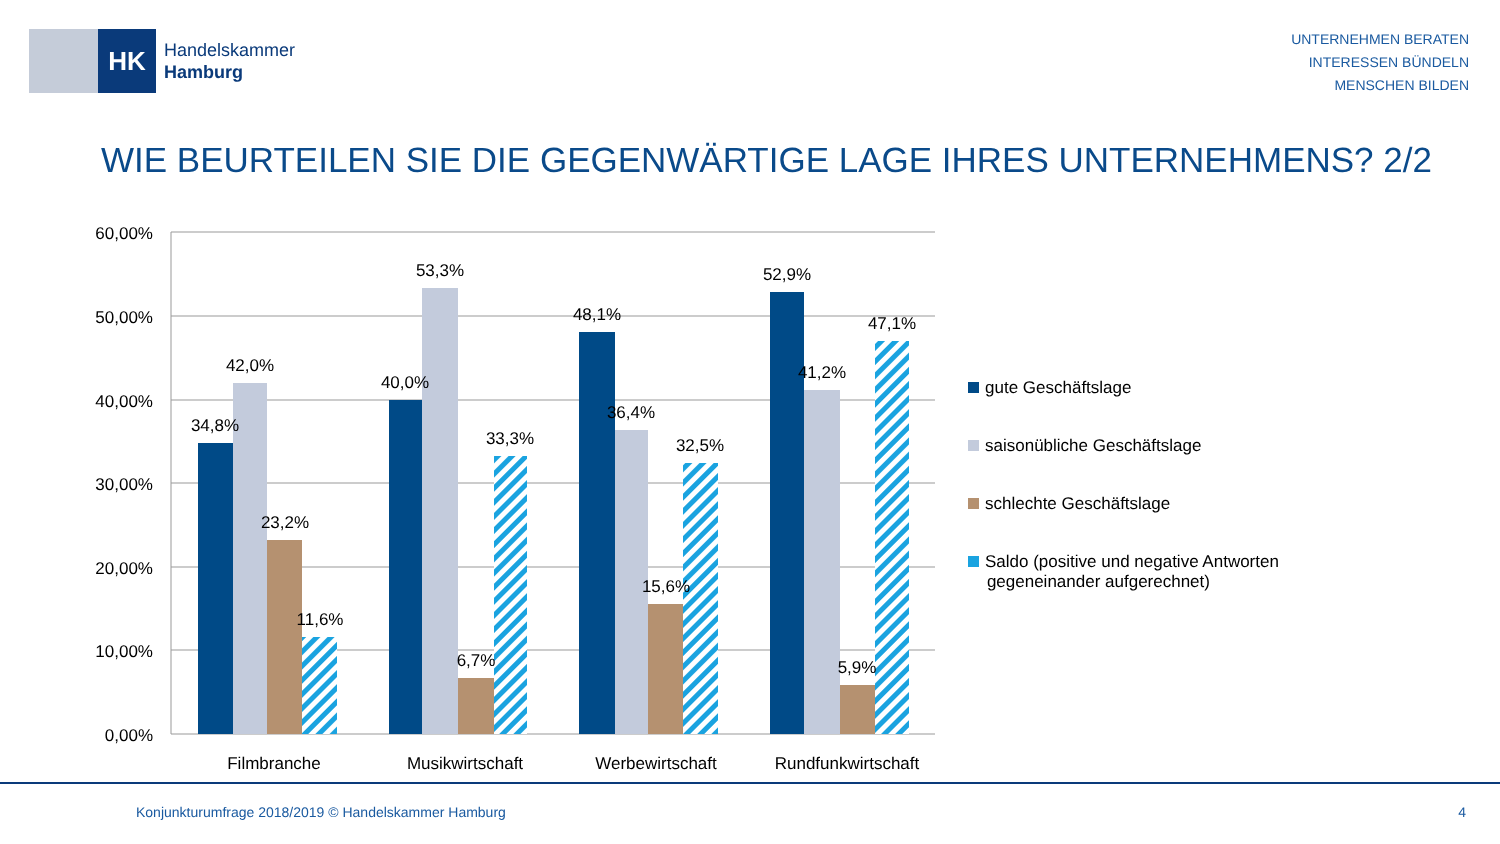HK
Handelskammer
Hamburg
UNTERNEHMEN BERATEN
INTERESSEN BÜNDELN
MENSCHEN BILDEN
WIE BEURTEILEN SIE DIE GEGENWÄRTIGE LAGE IHRES UNTERNEHMENS? 2/2
60,00%
50,00%
40,00%
30,00%
20,00%
10,00%
0,00%
34,8%
42,0%
23,2%
11,6%
40,0%
53,3%
6,7%
33,3%
48,1%
36,4%
15,6%
32,5%
52,9%
41,2%
5,9%
47,1%
Filmbranche
Musikwirtschaft
Werbewirtschaft
Rundfunkwirtschaft
gute Geschäftslage
saisonübliche Geschäftslage
schlechte Geschäftslage
Saldo (positive und negative Antworten
gegeneinander aufgerechnet)
Konjunkturumfrage 2018/2019 © Handelskammer Hamburg
4